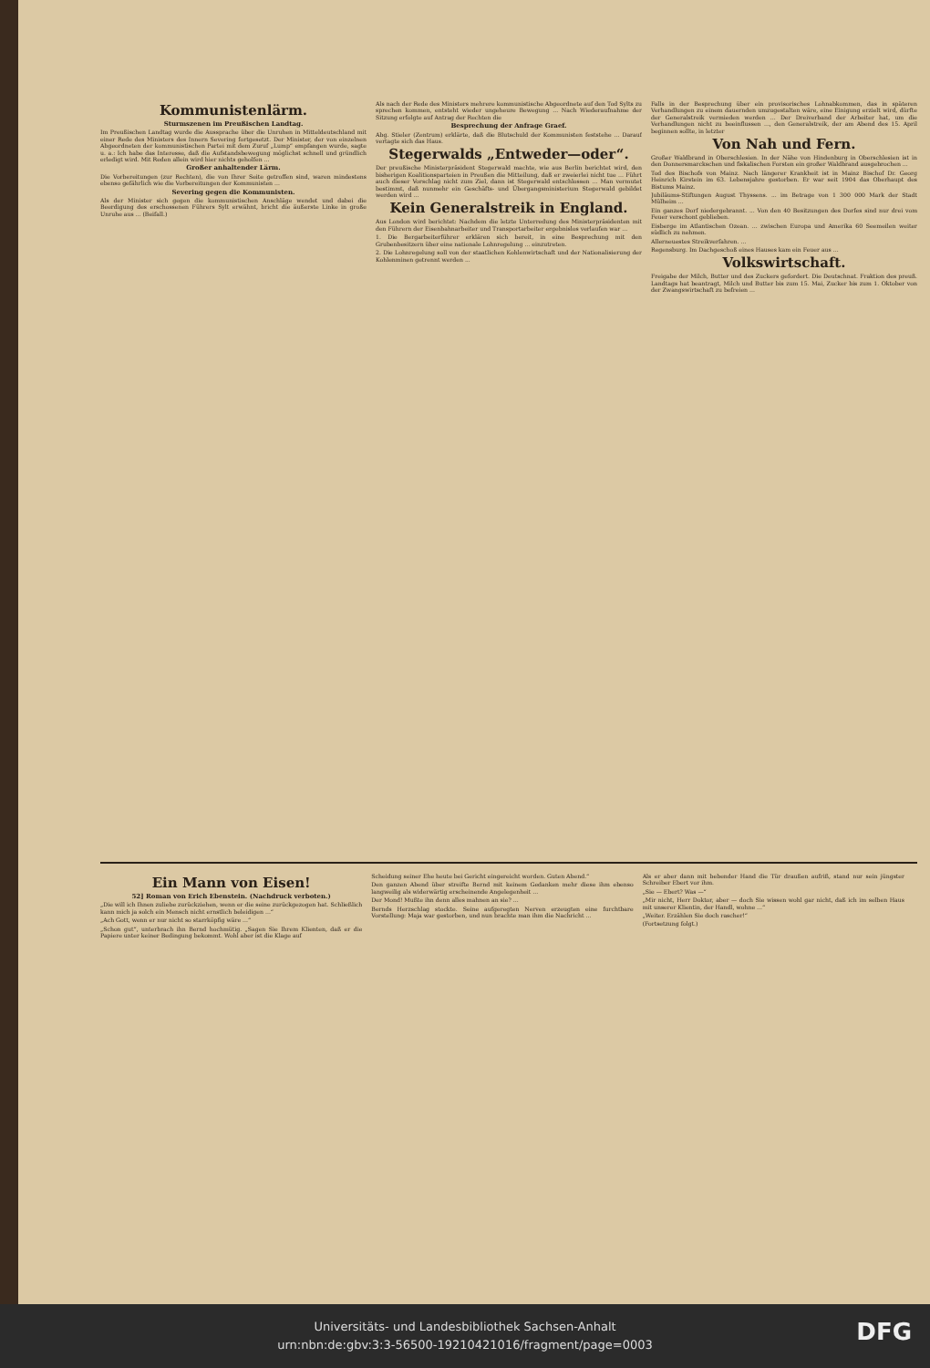Kommunistenlärm.
Sturmszenen im Preußischen Landtag.
Im Preußischen Landtag wurde die Aussprache über die Unruhen in Mitteldeutschland mit einer Rede des Ministers des Innern Severing fortgesetzt. Der Minister, der von einzelnen Abgeordneten der kommunistischen Partei mit dem Zuruf „Lump“ empfangen wurde, sagte u. a.: Ich habe das Interesse, daß die Aufstandsbewegung möglichst schnell und gründlich erledigt wird. Mit Reden allein wird hier nichts geholfen ...
Großer anhaltender Lärm.
Die Vorbereitungen (zur Rechten), die von Ihrer Seite getroffen sind, waren mindestens ebenso gefährlich wie die Vorbereitungen der Kommunisten ...
Severing gegen die Kommunisten.
Als der Minister sich gegen die kommunistischen Anschläge wendet und dabei die Beerdigung des erschossenen Führers Sylt erwähnt, bricht die äußerste Linke in große Unruhe aus ... (Beifall.)
Als nach der Rede des Ministers mehrere kommunistische Abgeordnete auf den Tod Sylts zu sprechen kommen, entsteht wieder ungeheure Bewegung ... Nach Wiederaufnahme der Sitzung erfolgte auf Antrag der Rechten die
Besprechung der Anfrage Graef.
Abg. Stieler (Zentrum) erklärte, daß die Blutschuld der Kommunisten feststehe ... Darauf vertagte sich das Haus.
Stegerwalds „Entweder—oder“.
Der preußische Ministerpräsident Stegerwald machte, wie aus Berlin berichtet wird, den bisherigen Koalitionsparteien in Preußen die Mitteilung, daß er zweierlei nicht tue ... Führt auch dieser Vorschlag nicht zum Ziel, dann ist Stegerwald entschlossen ... Man vermutet bestimmt, daß nunmehr ein Geschäfts- und Übergangsministerium Stegerwald gebildet werden wird ...
Kein Generalstreik in England.
Aus London wird berichtet: Nachdem die letzte Unterredung des Ministerpräsidenten mit den Führern der Eisenbahnarbeiter und Transportarbeiter ergebnislos verlaufen war ...
1. Die Bergarbeiterführer erklären sich bereit, in eine Besprechung mit den Grubenbesitzern über eine nationale Lohnregelung ... einzutreten.
2. Die Lohnregelung soll von der staatlichen Kohlenwirtschaft und der Nationalisierung der Kohlenminen getrennt werden ...
Falls in der Besprechung über ein provisorisches Lohnabkommen, das in späteren Verhandlungen zu einem dauernden umzugestalten wäre, eine Einigung erzielt wird, dürfte der Generalstreik vermieden werden ... Der Dreiverband der Arbeiter hat, um die Verhandlungen nicht zu beeinflussen ..., den Generalstreik, der am Abend des 15. April beginnen sollte, in letzter
Von Nah und Fern.
Großer Waldbrand in Oberschlesien. In der Nähe von Hindenburg in Oberschlesien ist in den Donnersmarckschen und fiskalischen Forsten ein großer Waldbrand ausgebrochen ...
Tod des Bischofs von Mainz. Nach längerer Krankheit ist in Mainz Bischof Dr. Georg Heinrich Kirstein im 63. Lebensjahre gestorben. Er war seit 1904 das Oberhaupt des Bistums Mainz.
Jubiläums-Stiftungen August Thyssens. ... im Betrage von 1 300 000 Mark der Stadt Mülheim ...
Ein ganzes Dorf niedergebrannt. ... Von den 40 Besitzungen des Dorfes sind nur drei vom Feuer verschont geblieben.
Eisberge im Atlantischen Ozean. ... zwischen Europa und Amerika 60 Seemeilen weiter südlich zu nehmen.
Allerneuestes Streikverfahren. ...
Regensburg. Im Dachgeschoß eines Hauses kam ein Feuer aus ...
Volkswirtschaft.
Freigabe der Milch, Butter und des Zuckers gefordert. Die Deutschnat. Fraktion des preuß. Landtags hat beantragt, Milch und Butter bis zum 15. Mai, Zucker bis zum 1. Oktober von der Zwangswirtschaft zu befreien ...
Ein Mann von Eisen!
52] Roman von Erich Ebenstein. (Nachdruck verboten.)
„Die will ich Ihnen zuliebe zurückziehen, wenn er die seine zurückgezogen hat. Schließlich kann mich ja solch ein Mensch nicht ernstlich beleidigen ...“
„Ach Gott, wenn er nur nicht so starrköpfig wäre ...“
„Schon gut“, unterbrach ihn Bernd hochmütig. „Sagen Sie Ihrem Klienten, daß er die Papiere unter keiner Bedingung bekommt. Wohl aber ist die Klage auf
Scheidung seiner Ehe heute bei Gericht eingereicht worden. Guten Abend.“
Den ganzen Abend über streifte Bernd mit keinem Gedanken mehr diese ihm ebenso langweilig als widerwärtig erscheinende Angelegenheit ...
Der Mond! Mußte ihn denn alles mahnen an sie? ...
Bernds Herzschlag stockte. Seine aufgeregten Nerven erzeugten eine furchtbare Vorstellung: Maja war gestorben, und nun brachte man ihm die Nachricht ...
Als er aber dann mit bebender Hand die Tür draußen aufriß, stand nur sein jüngster Schreiber Ebert vor ihm.
„Sie — Ebert? Was —“
„Mir nicht, Herr Doktor, aber — doch Sie wissen wohl gar nicht, daß ich im selben Haus mit unserer Klientin, der Handl, wohne ...“
„Weiter. Erzählen Sie doch rascher!“
(Fortsetzung folgt.)
Universitäts- und Landesbibliothek Sachsen-Anhalt
urn:nbn:de:gbv:3:3-56500-19210421016/fragment/page=0003
DFG